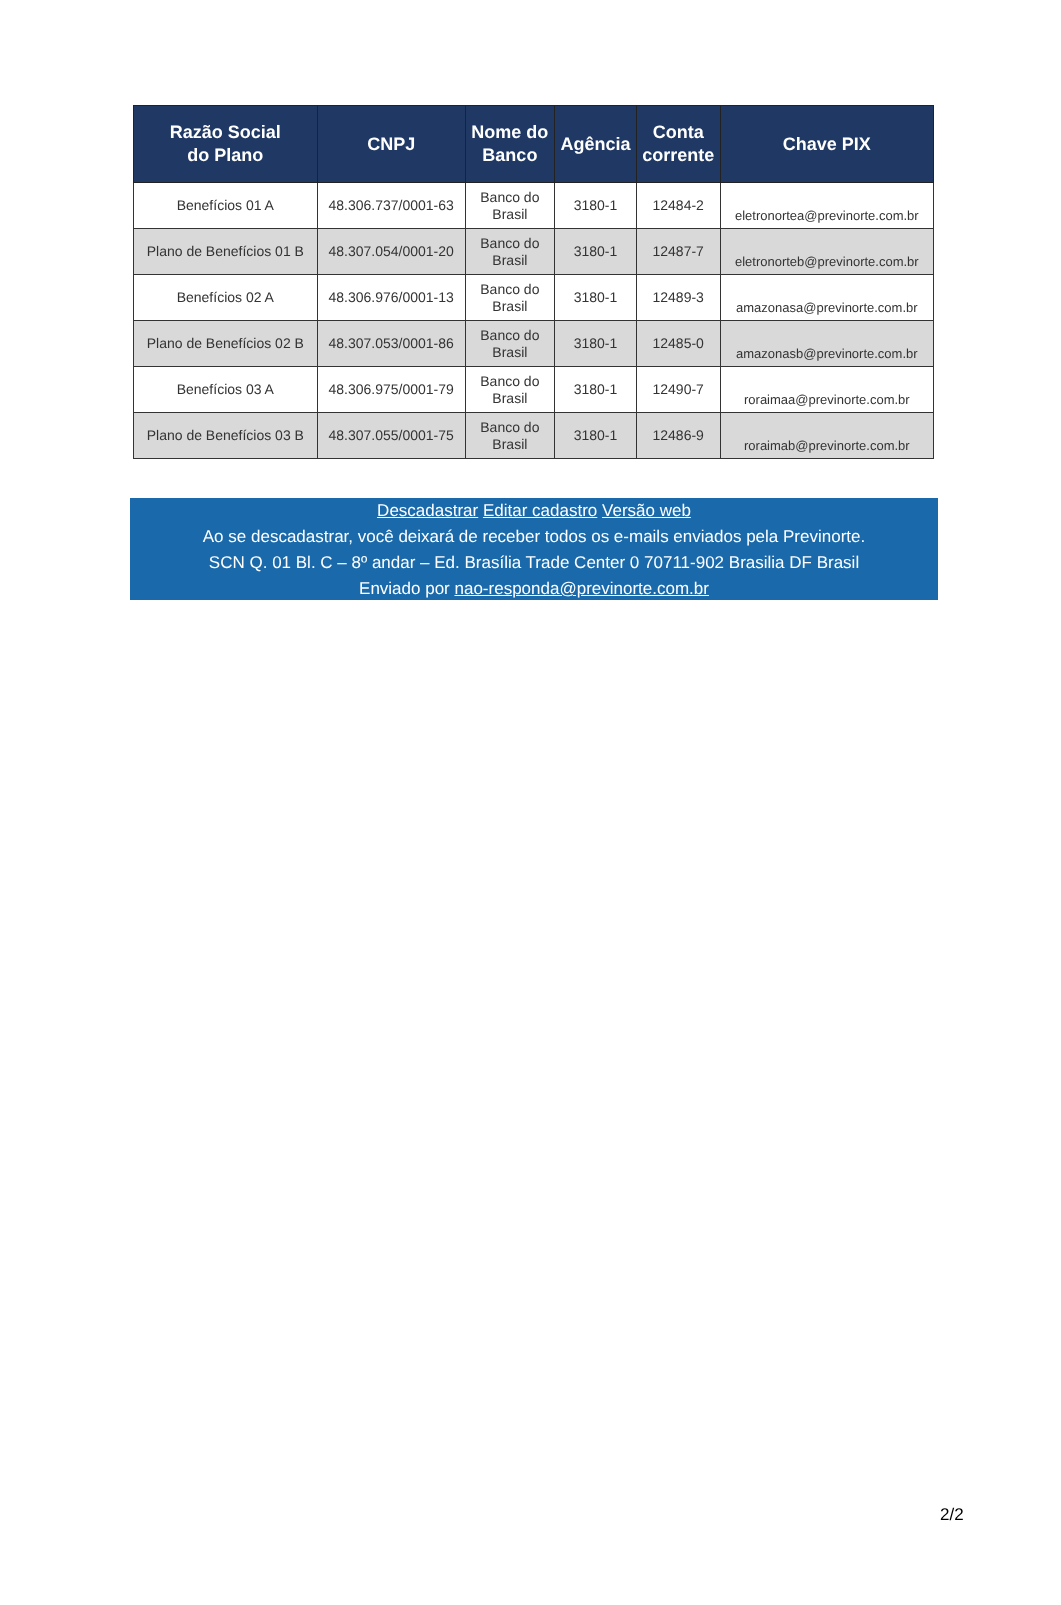| Razão Social do Plano | CNPJ | Nome do Banco | Agência | Conta corrente | Chave PIX |
| --- | --- | --- | --- | --- | --- |
| Benefícios 01 A | 48.306.737/0001-63 | Banco do Brasil | 3180-1 | 12484-2 | eletronortea@previnorte.com.br |
| Plano de Benefícios 01 B | 48.307.054/0001-20 | Banco do Brasil | 3180-1 | 12487-7 | eletronorteb@previnorte.com.br |
| Benefícios 02 A | 48.306.976/0001-13 | Banco do Brasil | 3180-1 | 12489-3 | amazonasa@previnorte.com.br |
| Plano de Benefícios 02 B | 48.307.053/0001-86 | Banco do Brasil | 3180-1 | 12485-0 | amazonasb@previnorte.com.br |
| Benefícios 03 A | 48.306.975/0001-79 | Banco do Brasil | 3180-1 | 12490-7 | roraimaa@previnorte.com.br |
| Plano de Benefícios 03 B | 48.307.055/0001-75 | Banco do Brasil | 3180-1 | 12486-9 | roraimab@previnorte.com.br |
Descadastrar Editar cadastro Versão web
Ao se descadastrar, você deixará de receber todos os e-mails enviados pela Previnorte.
SCN Q. 01 Bl. C – 8º andar – Ed. Brasília Trade Center 0 70711-902 Brasilia DF Brasil
Enviado por nao-responda@previnorte.com.br
2/2